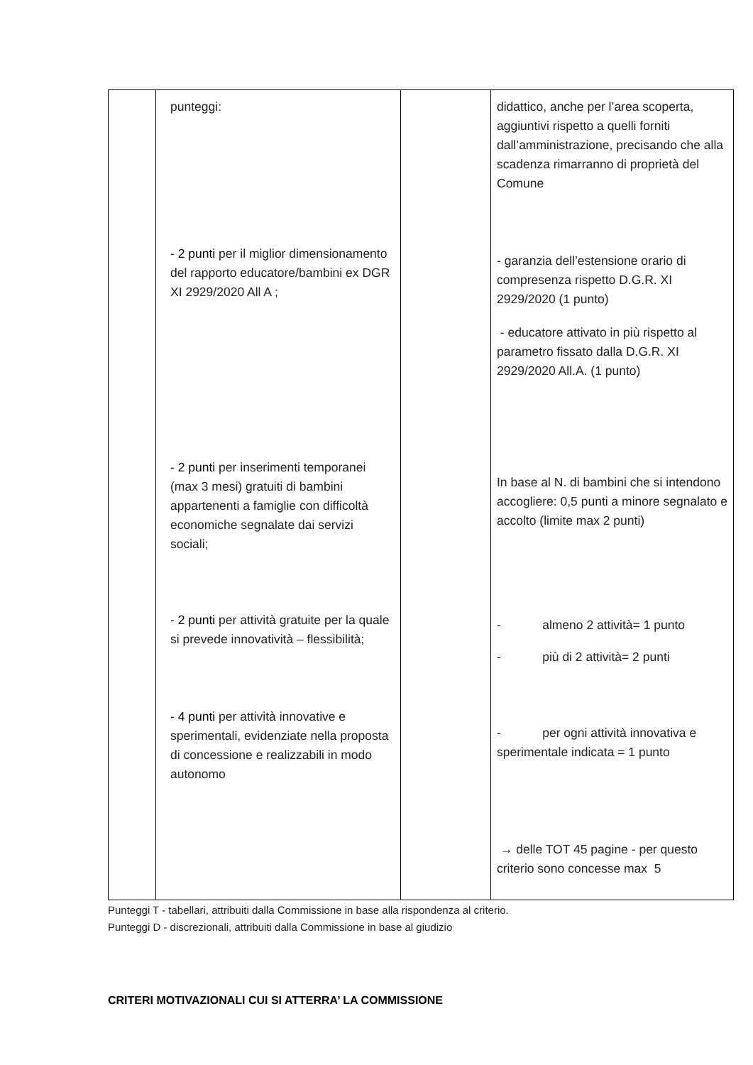| | punteggi: - 2 punti per il miglior dimensionamento del rapporto educatore/bambini ex DGR XI 2929/2020 All A ; - 2 punti per inserimenti temporanei (max 3 mesi) gratuiti di bambini appartenenti a famiglie con difficoltà economiche segnalate dai servizi sociali; - 2 punti per attività gratuite per la quale si prevede innovatività – flessibilità; - 4 punti per attività innovative e sperimentali, evidenziate nella proposta di concessione e realizzabili in modo autonomo | | didattico, anche per l’area scoperta, aggiuntivi rispetto a quelli forniti dall’amministrazione, precisando che alla scadenza rimarranno di proprietà del Comune - garanzia dell’estensione orario di compresenza rispetto D.G.R. XI 2929/2020 (1 punto) - educatore attivato in più rispetto al parametro fissato dalla D.G.R. XI 2929/2020 All.A. (1 punto) In base al N. di bambini che si intendono accogliere: 0,5 punti a minore segnalato e accolto (limite max 2 punti) - almeno 2 attività= 1 punto - più di 2 attività= 2 punti - per ogni attività innovativa e sperimentale indicata = 1 punto → delle TOT 45 pagine - per questo criterio sono concesse max 5 |
Punteggi T - tabellari, attribuiti dalla Commissione in base alla rispondenza al criterio.
Punteggi D - discrezionali, attribuiti dalla Commissione in base al giudizio
CRITERI MOTIVAZIONALI CUI SI ATTERRA’ LA COMMISSIONE